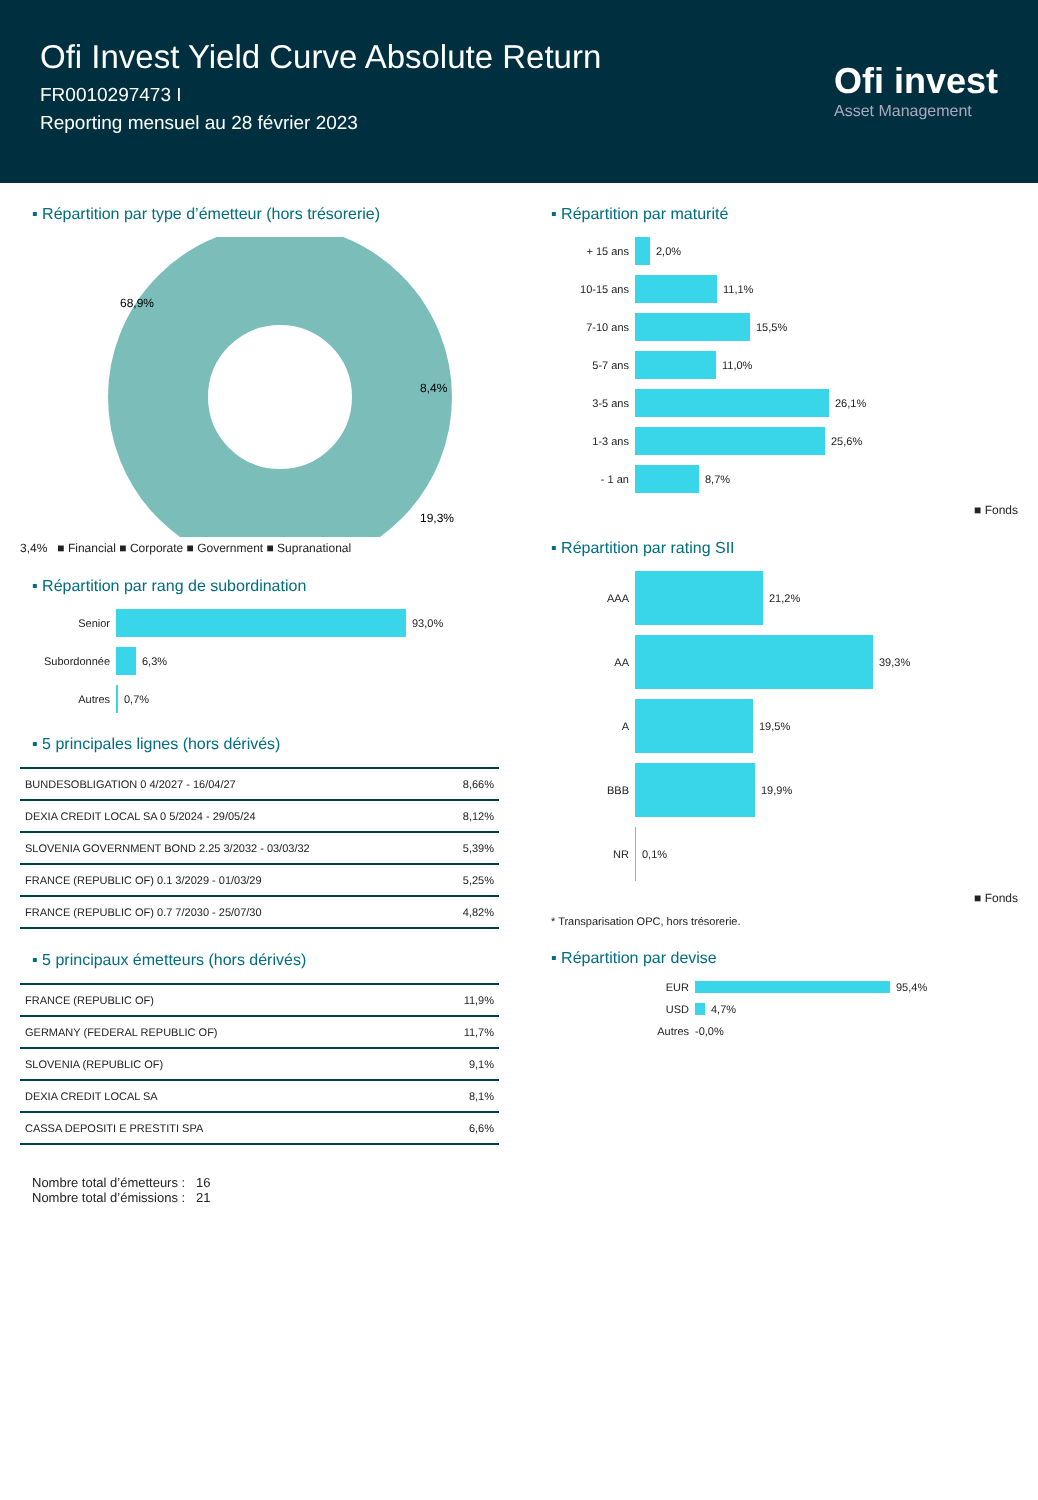Ofi Invest Yield Curve Absolute Return
FR0010297473 I
Reporting mensuel au 28 février 2023
Ofi invest
Asset Management
▪ Répartition par type d’émetteur (hors trésorerie)
68,9%
8,4%
19,3%
3,4% ■ Financial ■ Corporate ■ Government ■ Supranational
▪ Répartition par rang de subordination
Senior 93,0%
Subordonnée 6,3%
Autres 0,7%
▪ 5 principales lignes (hors dérivés)
| BUNDESOBLIGATION 0 4/2027 - 16/04/27 | 8,66% |
| DEXIA CREDIT LOCAL SA 0 5/2024 - 29/05/24 | 8,12% |
| SLOVENIA GOVERNMENT BOND 2.25 3/2032 - 03/03/32 | 5,39% |
| FRANCE (REPUBLIC OF) 0.1 3/2029 - 01/03/29 | 5,25% |
| FRANCE (REPUBLIC OF) 0.7 7/2030 - 25/07/30 | 4,82% |
▪ 5 principaux émetteurs (hors dérivés)
| FRANCE (REPUBLIC OF) | 11,9% |
| GERMANY (FEDERAL REPUBLIC OF) | 11,7% |
| SLOVENIA (REPUBLIC OF) | 9,1% |
| DEXIA CREDIT LOCAL SA | 8,1% |
| CASSA DEPOSITI E PRESTITI SPA | 6,6% |
Nombre total d’émetteurs : 16
Nombre total d’émissions : 21
▪ Répartition par maturité
+ 15 ans 2,0%
10-15 ans 11,1%
7-10 ans 15,5%
5-7 ans 11,0%
3-5 ans 26,1%
1-3 ans 25,6%
- 1 an 8,7%
■ Fonds
▪ Répartition par rating SII
AAA 21,2%
AA 39,3%
A 19,5%
BBB 19,9%
NR 0,1%
■ Fonds
* Transparisation OPC, hors trésorerie.
▪ Répartition par devise
EUR 95,4%
USD 4,7%
Autres -0,0%